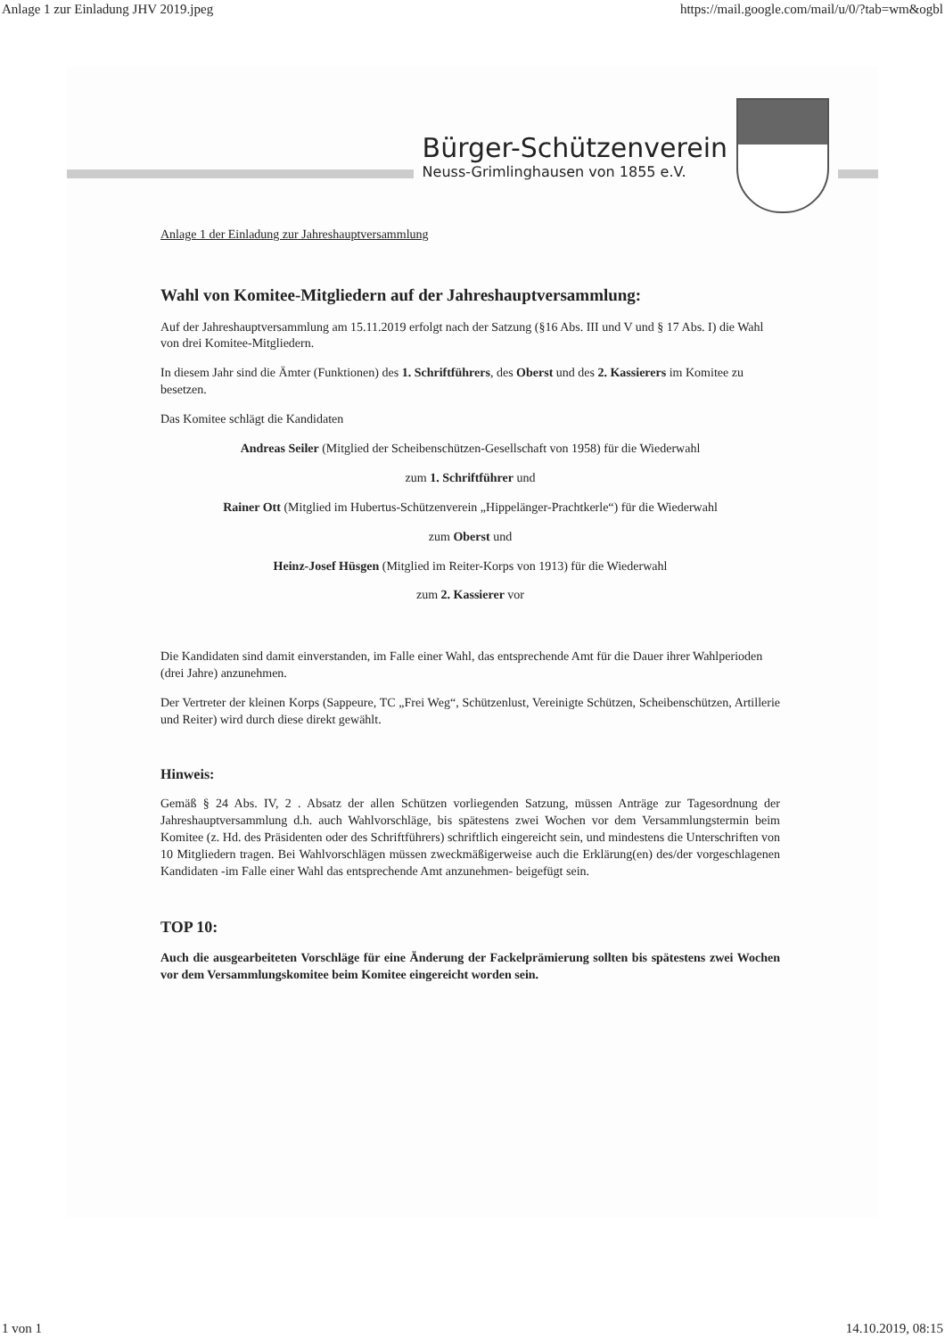Anlage 1 zur Einladung JHV 2019.jpeg https://mail.google.com/mail/u/0/?tab=wm&ogbl
Bürger-Schützenverein
Neuss-Grimlinghausen von 1855 e.V.
Anlage 1 der Einladung zur Jahreshauptversammlung
Wahl von Komitee-Mitgliedern auf der Jahreshauptversammlung:
Auf der Jahreshauptversammlung am 15.11.2019 erfolgt nach der Satzung (§16 Abs. III und V und § 17 Abs. I) die Wahl von drei Komitee-Mitgliedern.
In diesem Jahr sind die Ämter (Funktionen) des 1. Schriftführers, des Oberst und des 2. Kassierers im Komitee zu besetzen.
Das Komitee schlägt die Kandidaten
Andreas Seiler (Mitglied der Scheibenschützen-Gesellschaft von 1958) für die Wiederwahl
zum 1. Schriftführer und
Rainer Ott (Mitglied im Hubertus-Schützenverein „Hippelänger-Prachtkerle“) für die Wiederwahl
zum Oberst und
Heinz-Josef Hüsgen (Mitglied im Reiter-Korps von 1913) für die Wiederwahl
zum 2. Kassierer vor
Die Kandidaten sind damit einverstanden, im Falle einer Wahl, das entsprechende Amt für die Dauer ihrer Wahlperioden (drei Jahre) anzunehmen.
Der Vertreter der kleinen Korps (Sappeure, TC „Frei Weg“, Schützenlust, Vereinigte Schützen, Scheibenschützen, Artillerie und Reiter) wird durch diese direkt gewählt.
Hinweis:
Gemäß § 24 Abs. IV, 2 . Absatz der allen Schützen vorliegenden Satzung, müssen Anträge zur Tagesordnung der Jahreshauptversammlung d.h. auch Wahlvorschläge, bis spätestens zwei Wochen vor dem Versammlungstermin beim Komitee (z. Hd. des Präsidenten oder des Schriftführers) schriftlich eingereicht sein, und mindestens die Unterschriften von 10 Mitgliedern tragen. Bei Wahlvorschlägen müssen zweckmäßigerweise auch die Erklärung(en) des/der vorgeschlagenen Kandidaten -im Falle einer Wahl das entsprechende Amt anzunehmen- beigefügt sein.
TOP 10:
Auch die ausgearbeiteten Vorschläge für eine Änderung der Fackelprämierung sollten bis spätestens zwei Wochen vor dem Versammlungskomitee beim Komitee eingereicht worden sein.
1 von 1 14.10.2019, 08:15